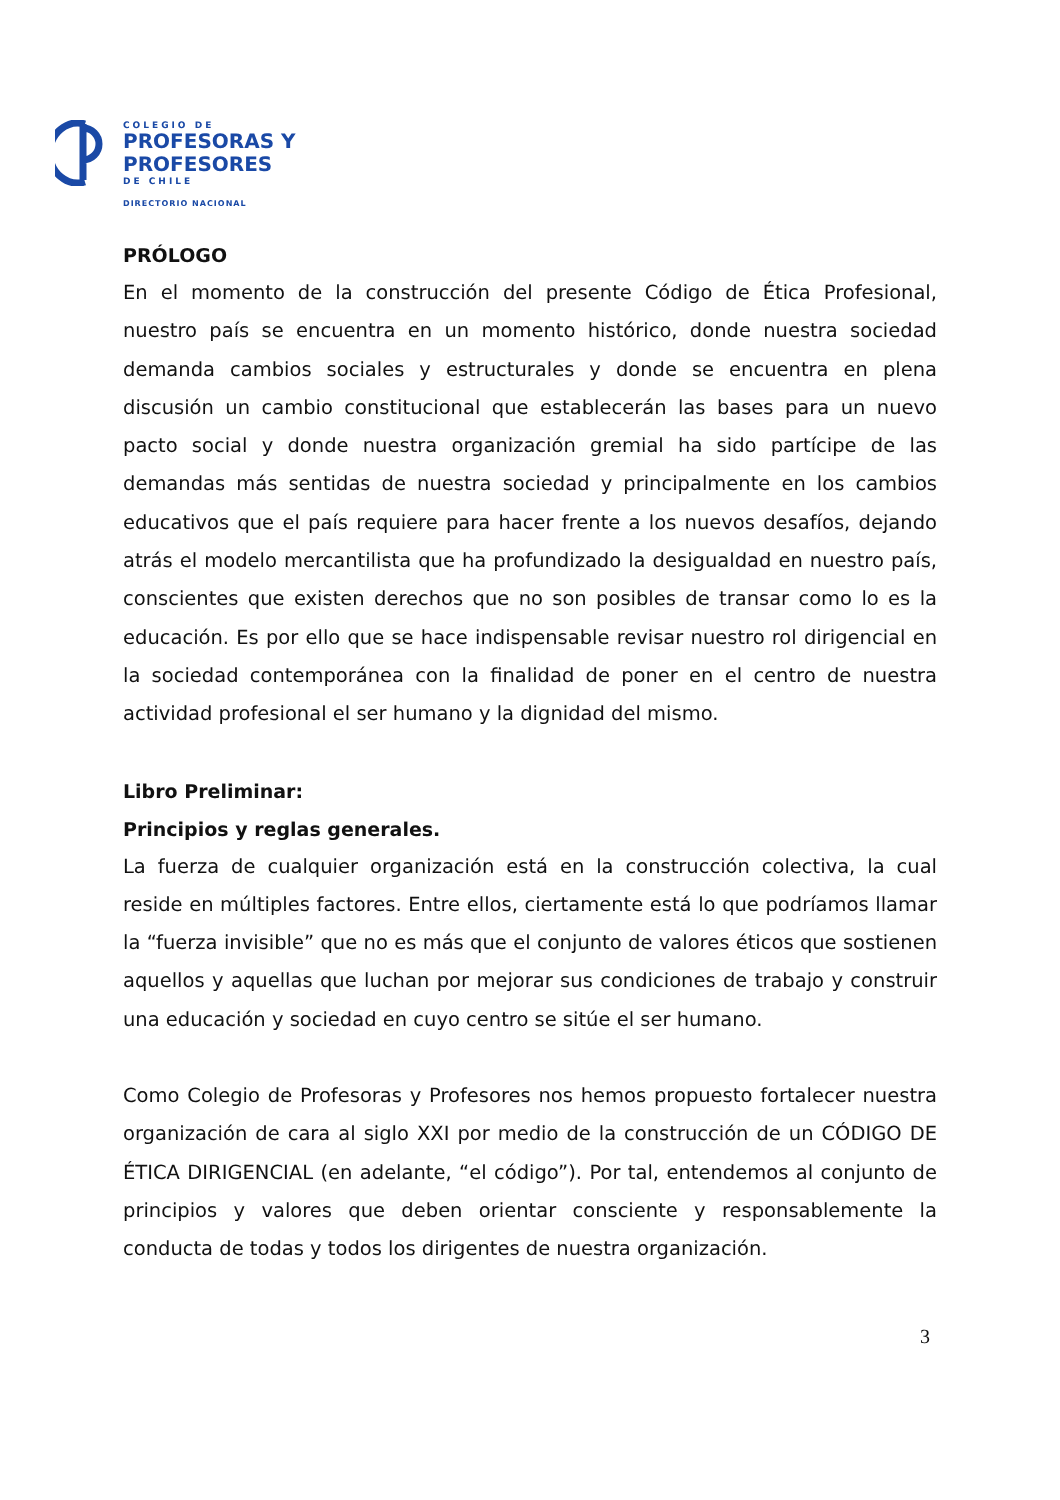COLEGIO DE
PROFESORAS Y
PROFESORES
DE CHILE
DIRECTORIO NACIONAL
PRÓLOGO
En el momento de la construcción del presente Código de Ética Profesional, nuestro país se encuentra en un momento histórico, donde nuestra sociedad demanda cambios sociales y estructurales y donde se encuentra en plena discusión un cambio constitucional que establecerán las bases para un nuevo pacto social y donde nuestra organización gremial ha sido partícipe de las demandas más sentidas de nuestra sociedad y principalmente en los cambios educativos que el país requiere para hacer frente a los nuevos desafíos, dejando atrás el modelo mercantilista que ha profundizado la desigualdad en nuestro país, conscientes que existen derechos que no son posibles de transar como lo es la educación. Es por ello que se hace indispensable revisar nuestro rol dirigencial en la sociedad contemporánea con la finalidad de poner en el centro de nuestra actividad profesional el ser humano y la dignidad del mismo.
Libro Preliminar:
Principios y reglas generales.
La fuerza de cualquier organización está en la construcción colectiva, la cual reside en múltiples factores. Entre ellos, ciertamente está lo que podríamos llamar la “fuerza invisible” que no es más que el conjunto de valores éticos que sostienen aquellos y aquellas que luchan por mejorar sus condiciones de trabajo y construir una educación y sociedad en cuyo centro se sitúe el ser humano.
Como Colegio de Profesoras y Profesores nos hemos propuesto fortalecer nuestra organización de cara al siglo XXI por medio de la construcción de un CÓDIGO DE ÉTICA DIRIGENCIAL (en adelante, “el código”). Por tal, entendemos al conjunto de principios y valores que deben orientar consciente y responsablemente la conducta de todas y todos los dirigentes de nuestra organización.
3